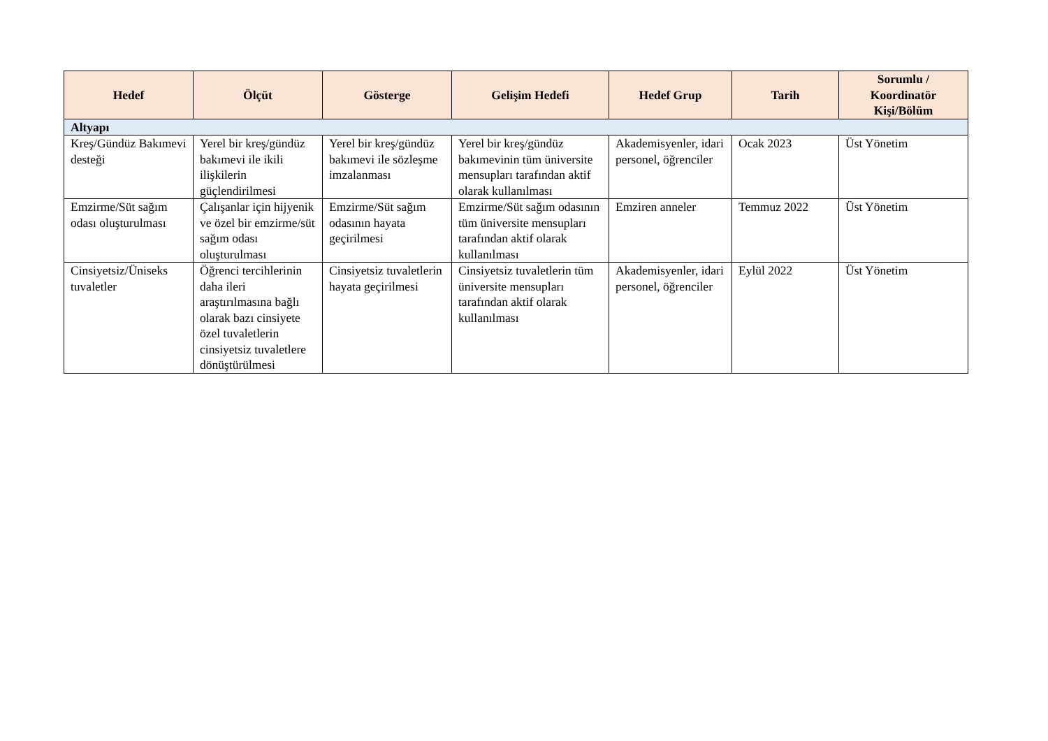| Hedef | Ölçüt | Gösterge | Gelişim Hedefi | Hedef Grup | Tarih | Sorumlu / Koordinatör Kişi/Bölüm |
| --- | --- | --- | --- | --- | --- | --- |
| Altyapı | | | | | | |
| Kreş/Gündüz Bakımevi desteği | Yerel bir kreş/gündüz bakımevi ile ikili ilişkilerin güçlendirilmesi | Yerel bir kreş/gündüz bakımevi ile sözleşme imzalanması | Yerel bir kreş/gündüz bakımevinin tüm üniversite mensupları tarafından aktif olarak kullanılması | Akademisyenler, idari personel, öğrenciler | Ocak 2023 | Üst Yönetim |
| Emzirme/Süt sağım odası oluşturulması | Çalışanlar için hijyenik ve özel bir emzirme/süt sağım odası oluşturulması | Emzirme/Süt sağım odasının hayata geçirilmesi | Emzirme/Süt sağım odasının tüm üniversite mensupları tarafından aktif olarak kullanılması | Emziren anneler | Temmuz 2022 | Üst Yönetim |
| Cinsiyetsiz/Üniseks tuvaletler | Öğrenci tercihlerinin daha ileri araştırılmasına bağlı olarak bazı cinsiyete özel tuvaletlerin cinsiyetsiz tuvaletlere dönüştürülmesi | Cinsiyetsiz tuvaletlerin hayata geçirilmesi | Cinsiyetsiz tuvaletlerin tüm üniversite mensupları tarafından aktif olarak kullanılması | Akademisyenler, idari personel, öğrenciler | Eylül 2022 | Üst Yönetim |